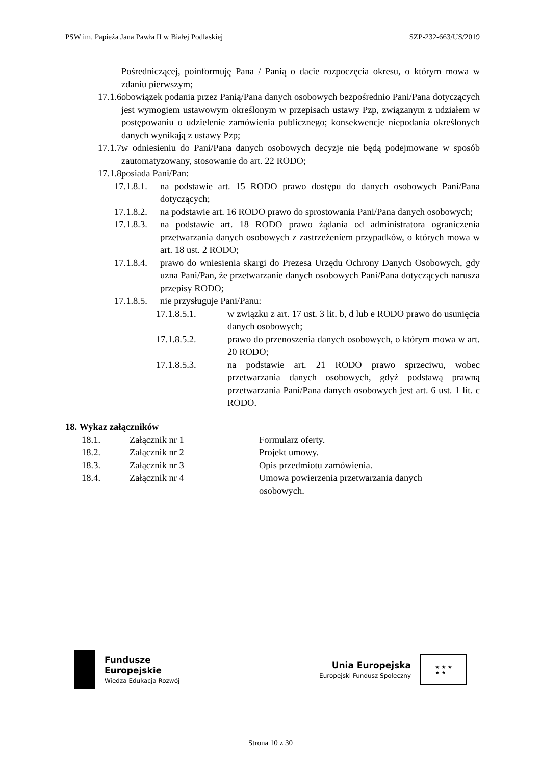PSW im. Papieża Jana Pawła II w Białej Podlaskiej SZP-232-663/US/2019
Pośredniczącej, poinformuję Pana / Panią o dacie rozpoczęcia okresu, o którym mowa w zdaniu pierwszym;
17.1.6.
obowiązek podania przez Panią/Pana danych osobowych bezpośrednio Pani/Pana dotyczących jest wymogiem ustawowym określonym w przepisach ustawy Pzp, związanym z udziałem w postępowaniu o udzielenie zamówienia publicznego; konsekwencje niepodania określonych danych wynikają z ustawy Pzp;
17.1.7.
w odniesieniu do Pani/Pana danych osobowych decyzje nie będą podejmowane w sposób zautomatyzowany, stosowanie do art. 22 RODO;
17.1.8.
posiada Pani/Pan:
17.1.8.1.
na podstawie art. 15 RODO prawo dostępu do danych osobowych Pani/Pana dotyczących;
17.1.8.2.
na podstawie art. 16 RODO prawo do sprostowania Pani/Pana danych osobowych;
17.1.8.3.
na podstawie art. 18 RODO prawo żądania od administratora ograniczenia przetwarzania danych osobowych z zastrzeżeniem przypadków, o których mowa w art. 18 ust. 2 RODO;
17.1.8.4.
prawo do wniesienia skargi do Prezesa Urzędu Ochrony Danych Osobowych, gdy uzna Pani/Pan, że przetwarzanie danych osobowych Pani/Pana dotyczących narusza przepisy RODO;
17.1.8.5.
nie przysługuje Pani/Panu:
17.1.8.5.1. w związku z art. 17 ust. 3 lit. b, d lub e RODO prawo do usunięcia danych osobowych;
17.1.8.5.2. prawo do przenoszenia danych osobowych, o którym mowa w art. 20 RODO;
17.1.8.5.3. na podstawie art. 21 RODO prawo sprzeciwu, wobec przetwarzania danych osobowych, gdyż podstawą prawną przetwarzania Pani/Pana danych osobowych jest art. 6 ust. 1 lit. c RODO.
18. Wykaz załączników
| 18.1. | Załącznik nr 1 | Formularz oferty. |
| 18.2. | Załącznik nr 2 | Projekt umowy. |
| 18.3. | Załącznik nr 3 | Opis przedmiotu zamówienia. |
| 18.4. | Załącznik nr 4 | Umowa powierzenia przetwarzania danych osobowych. |
Fundusze
Europejskie
Wiedza Edukacja Rozwój
Unia Europejska
Europejski Fundusz Społeczny
★ ★ ★
★ ★
Strona 10 z 30